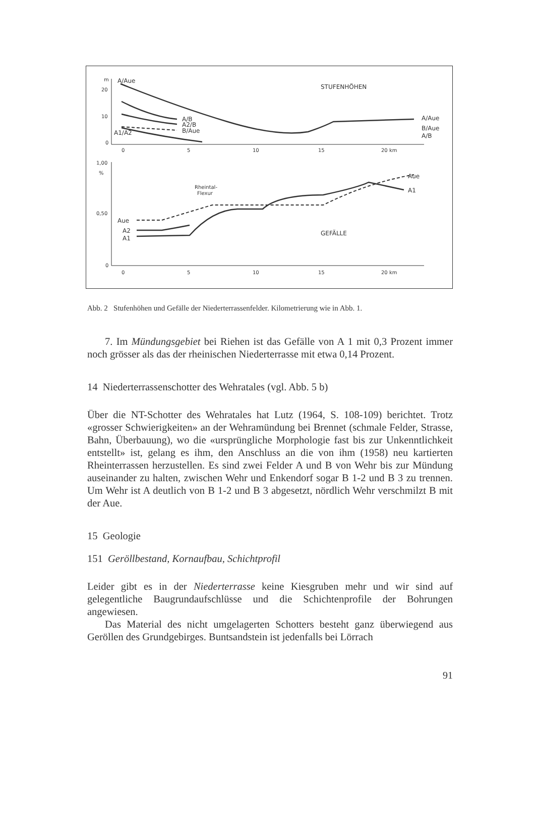m
20
10
0
A/Aue
STUFENHÖHEN
A/B
A2/B
B/Aue
A1/A2
A/Aue
B/Aue
A/B
0
5
10
15
20 km
1,00
%
0,50
0
Rheintal-
Flexur
Aue
A2
A1
Aue
A1
GEFÄLLE
0
5
10
15
20 km
Abb. 2 Stufenhöhen und Gefälle der Niederterrassenfelder. Kilometrierung wie in Abb. 1.
7. Im Mündungsgebiet bei Riehen ist das Gefälle von A 1 mit 0,3 Prozent immer noch grösser als das der rheinischen Niederterrasse mit etwa 0,14 Prozent.
14 Niederterrassenschotter des Wehratales (vgl. Abb. 5 b)
Über die NT-Schotter des Wehratales hat Lutz (1964, S. 108-109) berichtet. Trotz «grosser Schwierigkeiten» an der Wehramündung bei Brennet (schmale Felder, Strasse, Bahn, Überbauung), wo die «ursprüngliche Morphologie fast bis zur Unkenntlichkeit entstellt» ist, gelang es ihm, den Anschluss an die von ihm (1958) neu kartierten Rheinterrassen herzustellen. Es sind zwei Felder A und B von Wehr bis zur Mündung auseinander zu halten, zwischen Wehr und Enkendorf sogar B 1-2 und B 3 zu trennen. Um Wehr ist A deutlich von B 1-2 und B 3 abgesetzt, nördlich Wehr verschmilzt B mit der Aue.
15 Geologie
151 Geröllbestand, Kornaufbau, Schichtprofil
Leider gibt es in der Niederterrasse keine Kiesgruben mehr und wir sind auf gelegentliche Baugrundaufschlüsse und die Schichtenprofile der Bohrungen angewiesen.
Das Material des nicht umgelagerten Schotters besteht ganz überwiegend aus Geröllen des Grundgebirges. Buntsandstein ist jedenfalls bei Lörrach
91